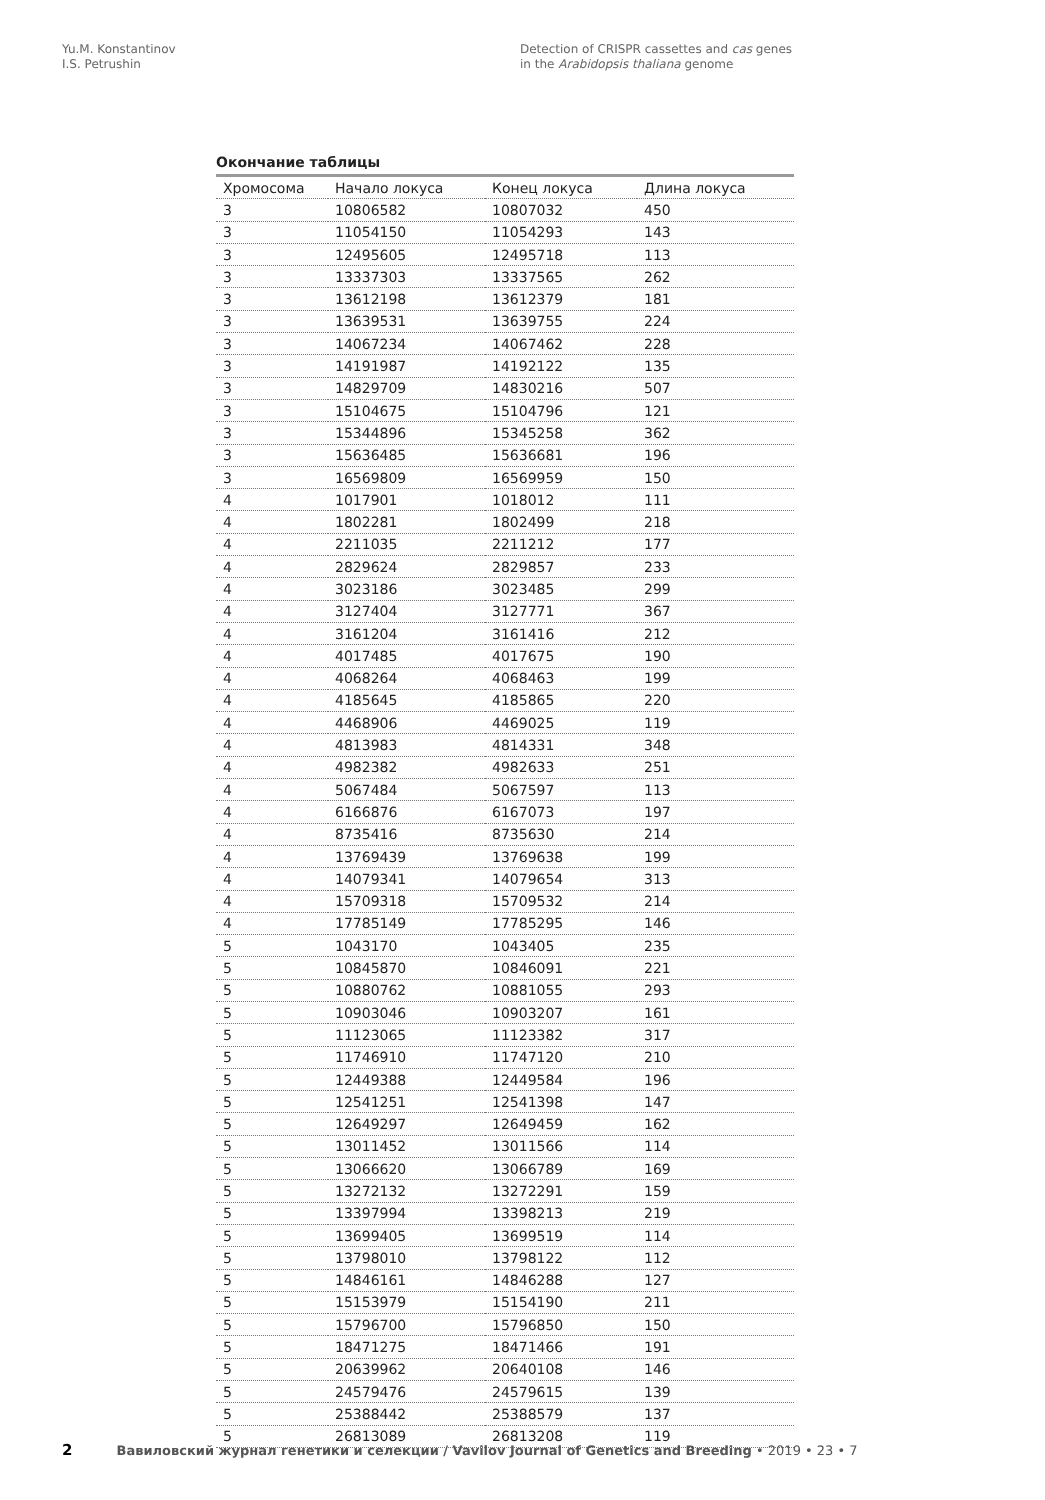Yu.M. Konstantinov
I.S. Petrushin
Detection of CRISPR cassettes and cas genes
in the Arabidopsis thaliana genome
Окончание таблицы
| Хромосома | Начало локуса | Конец локуса | Длина локуса |
| --- | --- | --- | --- |
| 3 | 10806582 | 10807032 | 450 |
| 3 | 11054150 | 11054293 | 143 |
| 3 | 12495605 | 12495718 | 113 |
| 3 | 13337303 | 13337565 | 262 |
| 3 | 13612198 | 13612379 | 181 |
| 3 | 13639531 | 13639755 | 224 |
| 3 | 14067234 | 14067462 | 228 |
| 3 | 14191987 | 14192122 | 135 |
| 3 | 14829709 | 14830216 | 507 |
| 3 | 15104675 | 15104796 | 121 |
| 3 | 15344896 | 15345258 | 362 |
| 3 | 15636485 | 15636681 | 196 |
| 3 | 16569809 | 16569959 | 150 |
| 4 | 1017901 | 1018012 | 111 |
| 4 | 1802281 | 1802499 | 218 |
| 4 | 2211035 | 2211212 | 177 |
| 4 | 2829624 | 2829857 | 233 |
| 4 | 3023186 | 3023485 | 299 |
| 4 | 3127404 | 3127771 | 367 |
| 4 | 3161204 | 3161416 | 212 |
| 4 | 4017485 | 4017675 | 190 |
| 4 | 4068264 | 4068463 | 199 |
| 4 | 4185645 | 4185865 | 220 |
| 4 | 4468906 | 4469025 | 119 |
| 4 | 4813983 | 4814331 | 348 |
| 4 | 4982382 | 4982633 | 251 |
| 4 | 5067484 | 5067597 | 113 |
| 4 | 6166876 | 6167073 | 197 |
| 4 | 8735416 | 8735630 | 214 |
| 4 | 13769439 | 13769638 | 199 |
| 4 | 14079341 | 14079654 | 313 |
| 4 | 15709318 | 15709532 | 214 |
| 4 | 17785149 | 17785295 | 146 |
| 5 | 1043170 | 1043405 | 235 |
| 5 | 10845870 | 10846091 | 221 |
| 5 | 10880762 | 10881055 | 293 |
| 5 | 10903046 | 10903207 | 161 |
| 5 | 11123065 | 11123382 | 317 |
| 5 | 11746910 | 11747120 | 210 |
| 5 | 12449388 | 12449584 | 196 |
| 5 | 12541251 | 12541398 | 147 |
| 5 | 12649297 | 12649459 | 162 |
| 5 | 13011452 | 13011566 | 114 |
| 5 | 13066620 | 13066789 | 169 |
| 5 | 13272132 | 13272291 | 159 |
| 5 | 13397994 | 13398213 | 219 |
| 5 | 13699405 | 13699519 | 114 |
| 5 | 13798010 | 13798122 | 112 |
| 5 | 14846161 | 14846288 | 127 |
| 5 | 15153979 | 15154190 | 211 |
| 5 | 15796700 | 15796850 | 150 |
| 5 | 18471275 | 18471466 | 191 |
| 5 | 20639962 | 20640108 | 146 |
| 5 | 24579476 | 24579615 | 139 |
| 5 | 25388442 | 25388579 | 137 |
| 5 | 26813089 | 26813208 | 119 |
2 Вавиловский журнал генетики и селекции / Vavilov Journal of Genetics and Breeding • 2019 • 23 • 7